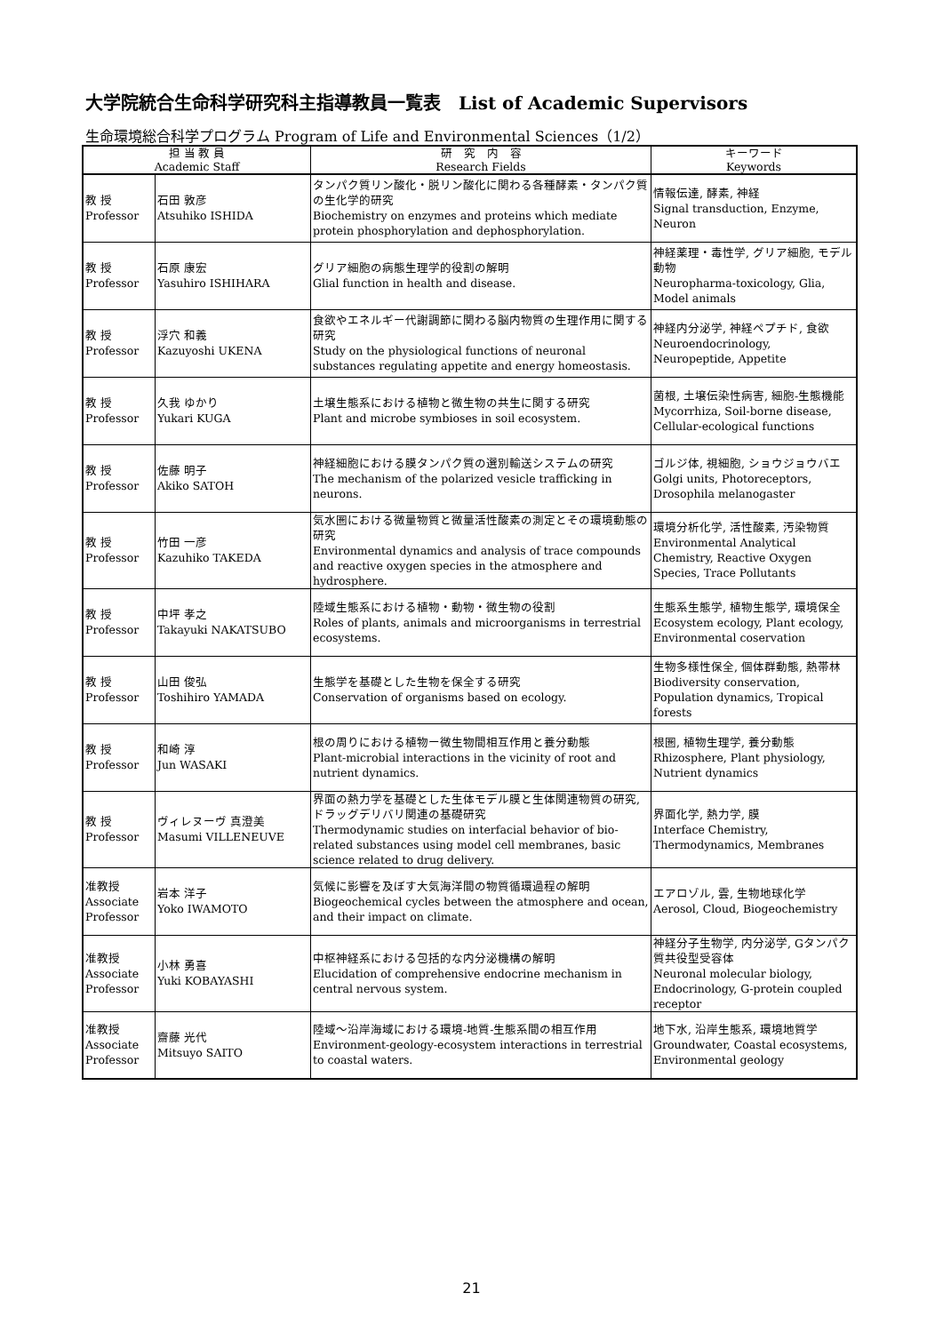大学院統合生命科学研究科主指導教員一覧表　List of Academic Supervisors
生命環境総合科学プログラム Program of Life and Environmental Sciences（1/2）
| 担 当 教 員 Academic Staff | | 研 究 内 容 Research Fields | キーワード Keywords |
| --- | --- | --- | --- |
| 教 授 Professor | 石田 敦彦 Atsuhiko ISHIDA | タンパク質リン酸化・脱リン酸化に関わる各種酵素・タンパク質の生化学的研究 Biochemistry on enzymes and proteins which mediate protein phosphorylation and dephosphorylation. | 情報伝達, 酵素, 神経 Signal transduction, Enzyme, Neuron |
| 教 授 Professor | 石原 康宏 Yasuhiro ISHIHARA | グリア細胞の病態生理学的役割の解明 Glial function in health and disease. | 神経薬理・毒性学, グリア細胞, モデル動物 Neuropharma-toxicology, Glia, Model animals |
| 教 授 Professor | 浮穴 和義 Kazuyoshi UKENA | 食欲やエネルギー代謝調節に関わる脳内物質の生理作用に関する研究 Study on the physiological functions of neuronal substances regulating appetite and energy homeostasis. | 神経内分泌学, 神経ペプチド, 食欲 Neuroendocrinology, Neuropeptide, Appetite |
| 教 授 Professor | 久我 ゆかり Yukari KUGA | 土壌生態系における植物と微生物の共生に関する研究 Plant and microbe symbioses in soil ecosystem. | 菌根, 土壌伝染性病害, 細胞-生態機能 Mycorrhiza, Soil-borne disease, Cellular-ecological functions |
| 教 授 Professor | 佐藤 明子 Akiko SATOH | 神経細胞における膜タンパク質の選別輸送システムの研究 The mechanism of the polarized vesicle trafficking in neurons. | ゴルジ体, 視細胞, ショウジョウバエ Golgi units, Photoreceptors, Drosophila melanogaster |
| 教 授 Professor | 竹田 一彦 Kazuhiko TAKEDA | 気水圏における微量物質と微量活性酸素の測定とその環境動態の研究 Environmental dynamics and analysis of trace compounds and reactive oxygen species in the atmosphere and hydrosphere. | 環境分析化学, 活性酸素, 汚染物質 Environmental Analytical Chemistry, Reactive Oxygen Species, Trace Pollutants |
| 教 授 Professor | 中坪 孝之 Takayuki NAKATSUBO | 陸域生態系における植物・動物・微生物の役割 Roles of plants, animals and microorganisms in terrestrial ecosystems. | 生態系生態学, 植物生態学, 環境保全 Ecosystem ecology, Plant ecology, Environmental coservation |
| 教 授 Professor | 山田 俊弘 Toshihiro YAMADA | 生態学を基礎とした生物を保全する研究 Conservation of organisms based on ecology. | 生物多様性保全, 個体群動態, 熱帯林 Biodiversity conservation, Population dynamics, Tropical forests |
| 教 授 Professor | 和崎 淳 Jun WASAKI | 根の周りにおける植物ー微生物間相互作用と養分動態 Plant-microbial interactions in the vicinity of root and nutrient dynamics. | 根圏, 植物生理学, 養分動態 Rhizosphere, Plant physiology, Nutrient dynamics |
| 教 授 Professor | ヴィレヌーヴ 真澄美 Masumi VILLENEUVE | 界面の熱力学を基礎とした生体モデル膜と生体関連物質の研究, ドラッグデリバリ関連の基礎研究 Thermodynamic studies on interfacial behavior of bio-related substances using model cell membranes, basic science related to drug delivery. | 界面化学, 熱力学, 膜 Interface Chemistry, Thermodynamics, Membranes |
| 准教授 Associate Professor | 岩本 洋子 Yoko IWAMOTO | 気候に影響を及ぼす大気海洋間の物質循環過程の解明 Biogeochemical cycles between the atmosphere and ocean, and their impact on climate. | エアロゾル, 雲, 生物地球化学 Aerosol, Cloud, Biogeochemistry |
| 准教授 Associate Professor | 小林 勇喜 Yuki KOBAYASHI | 中枢神経系における包括的な内分泌機構の解明 Elucidation of comprehensive endocrine mechanism in central nervous system. | 神経分子生物学, 内分泌学, Gタンパク質共役型受容体 Neuronal molecular biology, Endocrinology, G-protein coupled receptor |
| 准教授 Associate Professor | 齋藤 光代 Mitsuyo SAITO | 陸域～沿岸海域における環境-地質-生態系間の相互作用 Environment-geology-ecosystem interactions in terrestrial to coastal waters. | 地下水, 沿岸生態系, 環境地質学 Groundwater, Coastal ecosystems, Environmental geology |
21